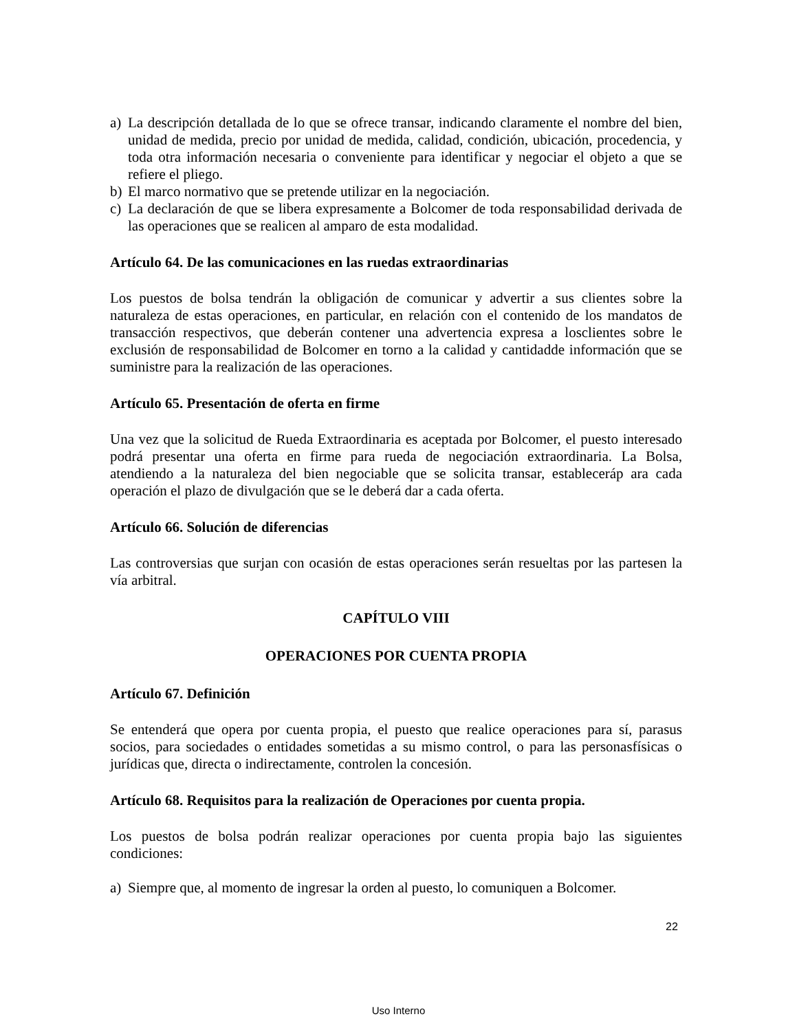a) La descripción detallada de lo que se ofrece transar, indicando claramente el nombre del bien, unidad de medida, precio por unidad de medida, calidad, condición, ubicación, procedencia, y toda otra información necesaria o conveniente para identificar y negociar el objeto a que se refiere el pliego.
b) El marco normativo que se pretende utilizar en la negociación.
c) La declaración de que se libera expresamente a Bolcomer de toda responsabilidad derivada de las operaciones que se realicen al amparo de esta modalidad.
Artículo 64. De las comunicaciones en las ruedas extraordinarias
Los puestos de bolsa tendrán la obligación de comunicar y advertir a sus clientes sobre la naturaleza de estas operaciones, en particular, en relación con el contenido de los mandatos de transacción respectivos, que deberán contener una advertencia expresa a losclientes sobre le exclusión de responsabilidad de Bolcomer en torno a la calidad y cantidadde información que se suministre para la realización de las operaciones.
Artículo 65. Presentación de oferta en firme
Una vez que la solicitud de Rueda Extraordinaria es aceptada por Bolcomer, el puesto interesado podrá presentar una oferta en firme para rueda de negociación extraordinaria. La Bolsa, atendiendo a la naturaleza del bien negociable que se solicita transar, estableceráp ara cada operación el plazo de divulgación que se le deberá dar a cada oferta.
Artículo 66. Solución de diferencias
Las controversias que surjan con ocasión de estas operaciones serán resueltas por las partesen la vía arbitral.
CAPÍTULO VIII
OPERACIONES POR CUENTA PROPIA
Artículo 67. Definición
Se entenderá que opera por cuenta propia, el puesto que realice operaciones para sí, parasus socios, para sociedades o entidades sometidas a su mismo control, o para las personasfísicas o jurídicas que, directa o indirectamente, controlen la concesión.
Artículo 68. Requisitos para la realización de Operaciones por cuenta propia.
Los puestos de bolsa podrán realizar operaciones por cuenta propia bajo las siguientes condiciones:
a) Siempre que, al momento de ingresar la orden al puesto, lo comuniquen a Bolcomer.
22
Uso Interno